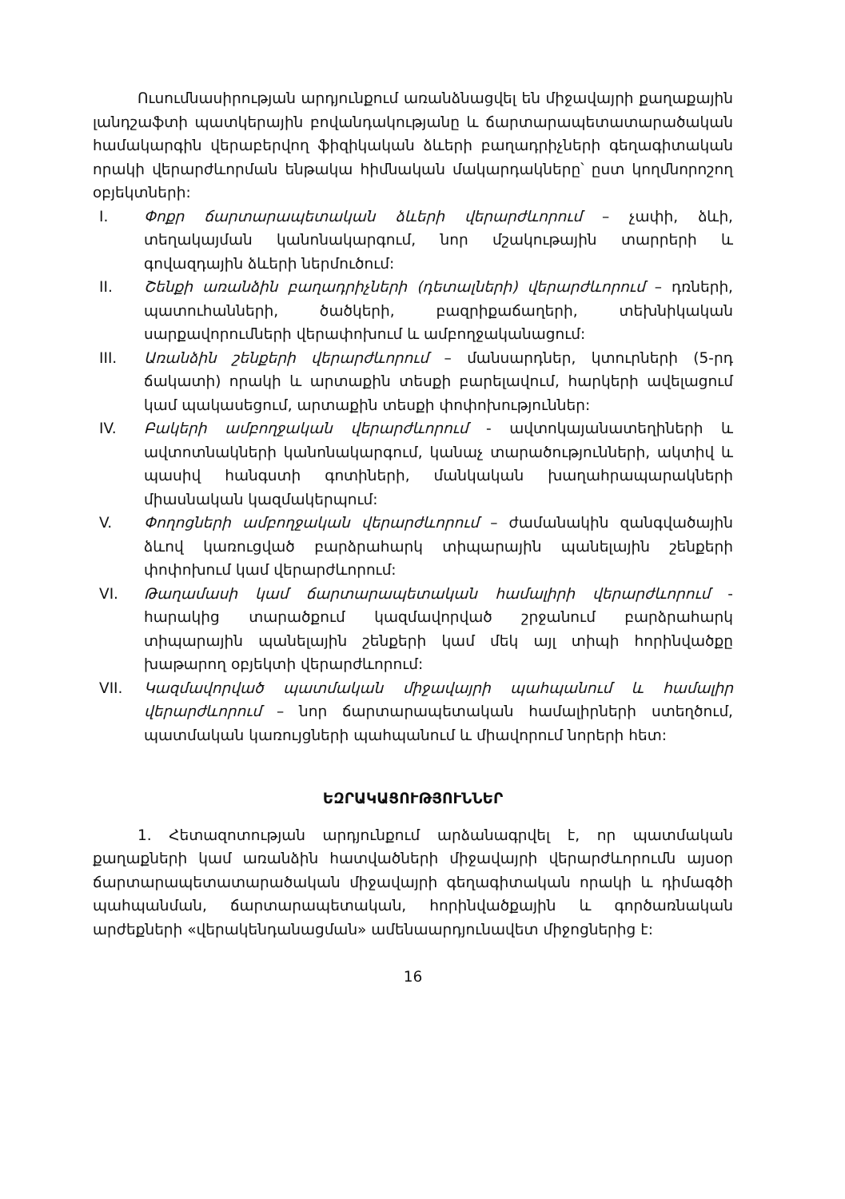Ուսումնասիրության արդյունքում առանձնացվել են միջավայրի քաղաքային լանդշաֆտի պատկերային բովանդակությանը և ճարտարապետատարածական համակարգին վերաբերվող ֆիզիկական ձևերի բաղադրիչների գեղագիտական որակի վերարժևորման ենթակա հիմնական մակարդակները՝ ըստ կողմնորոշող օբյեկտների:
I. Փոքր ճարտարապետական ձևերի վերարժևորում – չափի, ձևի, տեղակայման կանոնակարգում, նոր մշակութային տարրերի և գովազդային ձևերի ներմուծում:
II. Շենքի առանձին բաղադրիչների (դետալների) վերարժևորում – դռների, պատուհանների, ծածկերի, բազրիքաճաղերի, տեխնիկական սարքավորումների վերափոխում և ամբողջականացում:
III. Առանձին շենքերի վերարժևորում – մանսարդներ, կտուրների (5-րդ ճակատի) որակի և արտաքին տեսքի բարելավում, հարկերի ավելացում կամ պակասեցում, արտաքին տեսքի փոփոխություններ:
IV. Բակերի ամբողջական վերարժևորում - ավտոկայանատեղիների և ավտոտնակների կանոնակարգում, կանաչ տարածությունների, ակտիվ և պասիվ հանգստի գոտիների, մանկական խաղահրապարակների միասնական կազմակերպում:
V. Փողոցների ամբողջական վերարժևորում – ժամանակին զանգվածային ձևով կառուցված բարձրահարկ տիպարային պանելային շենքերի փոփոխում կամ վերարժևորում:
VI. Թաղամասի կամ ճարտարապետական համալիրի վերարժևորում - հարակից տարածքում կազմավորված շրջանում բարձրահարկ տիպարային պանելային շենքերի կամ մեկ այլ տիպի հորինվածքը խաթարող օբյեկտի վերարժևորում:
VII. Կազմավորված պատմական միջավայրի պահպանում և համալիր վերարժևորում – նոր ճարտարապետական համալիրների ստեղծում, պատմական կառույցների պահպանում և միավորում նորերի հետ:
ԵԶՐԱԿԱՑՈՒԹՅՈՒՆՆԵՐ
1. Հետազոտության արդյունքում արձանագրվել է, որ պատմական քաղաքների կամ առանձին հատվածների միջավայրի վերարժևորումն այսօր ճարտարապետատարածական միջավայրի գեղագիտական որակի և դիմագծի պահպանման, ճարտարապետական, հորինվածքային և գործառնական արժեքների «վերակենդանացման» ամենաարդյունավետ միջոցներից է:
16